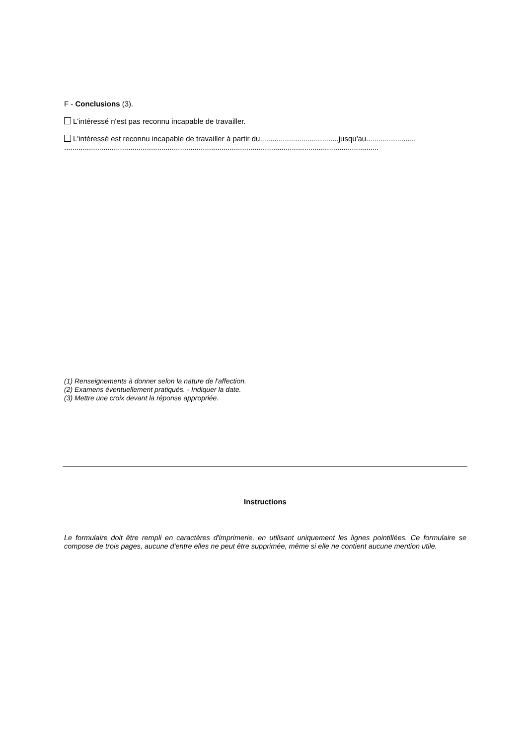F - Conclusions (3).
L'intéressé n'est pas reconnu incapable de travailler.
L'intéressé est reconnu incapable de travailler à partir du......................................jusqu'au........................
........................................................................................................................................................
(1) Renseignements à donner selon la nature de l'affection.
(2) Examens éventuellement pratiqués. - Indiquer la date.
(3) Mettre une croix devant la réponse appropriée.
Instructions
Le formulaire doit être rempli en caractères d'imprimerie, en utilisant uniquement les lignes pointillées. Ce formulaire se compose de trois pages, aucune d'entre elles ne peut être supprimée, même si elle ne contient aucune mention utile.